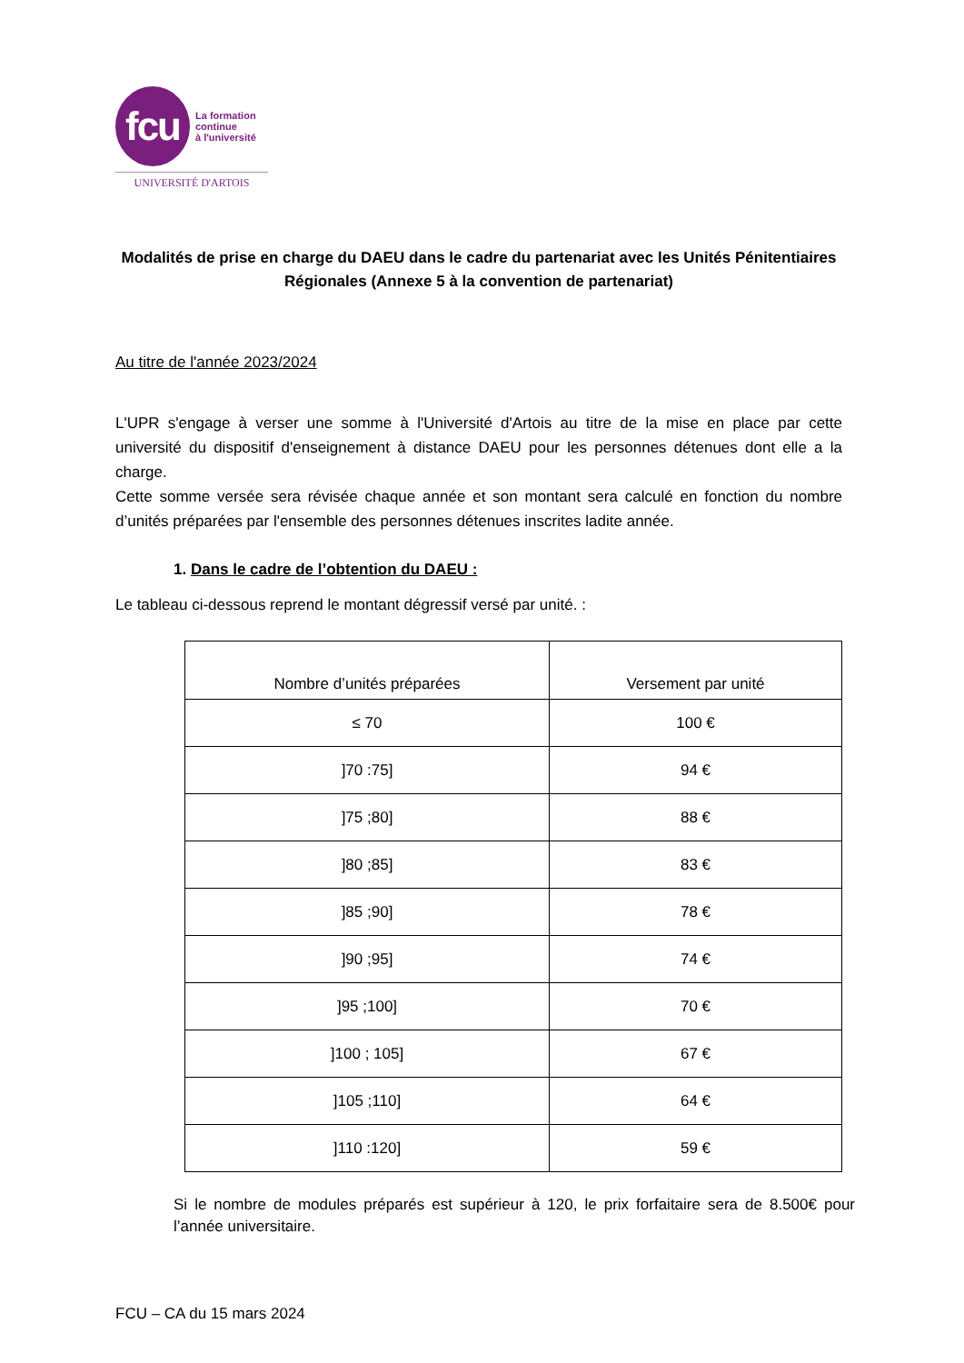fcu
La formation
continue
à l'université
UNIVERSITÉ D'ARTOIS
Modalités de prise en charge du DAEU dans le cadre du partenariat avec les Unités Pénitentiaires Régionales (Annexe 5 à la convention de partenariat)
Au titre de l'année 2023/2024
L'UPR s'engage à verser une somme à l'Université d'Artois au titre de la mise en place par cette université du dispositif d'enseignement à distance DAEU pour les personnes détenues dont elle a la charge.
Cette somme versée sera révisée chaque année et son montant sera calculé en fonction du nombre d’unités préparées par l'ensemble des personnes détenues inscrites ladite année.
1. Dans le cadre de l’obtention du DAEU :
Le tableau ci-dessous reprend le montant dégressif versé par unité. :
| Nombre d’unités préparées | Versement par unité |
| --- | --- |
| ≤ 70 | 100 € |
| ]70 :75] | 94 € |
| ]75 ;80] | 88 € |
| ]80 ;85] | 83 € |
| ]85 ;90] | 78 € |
| ]90 ;95] | 74 € |
| ]95 ;100] | 70 € |
| ]100 ; 105] | 67 € |
| ]105 ;110] | 64 € |
| ]110 :120] | 59 € |
Si le nombre de modules préparés est supérieur à 120, le prix forfaitaire sera de 8.500€ pour l’année universitaire.
FCU – CA du 15 mars 2024